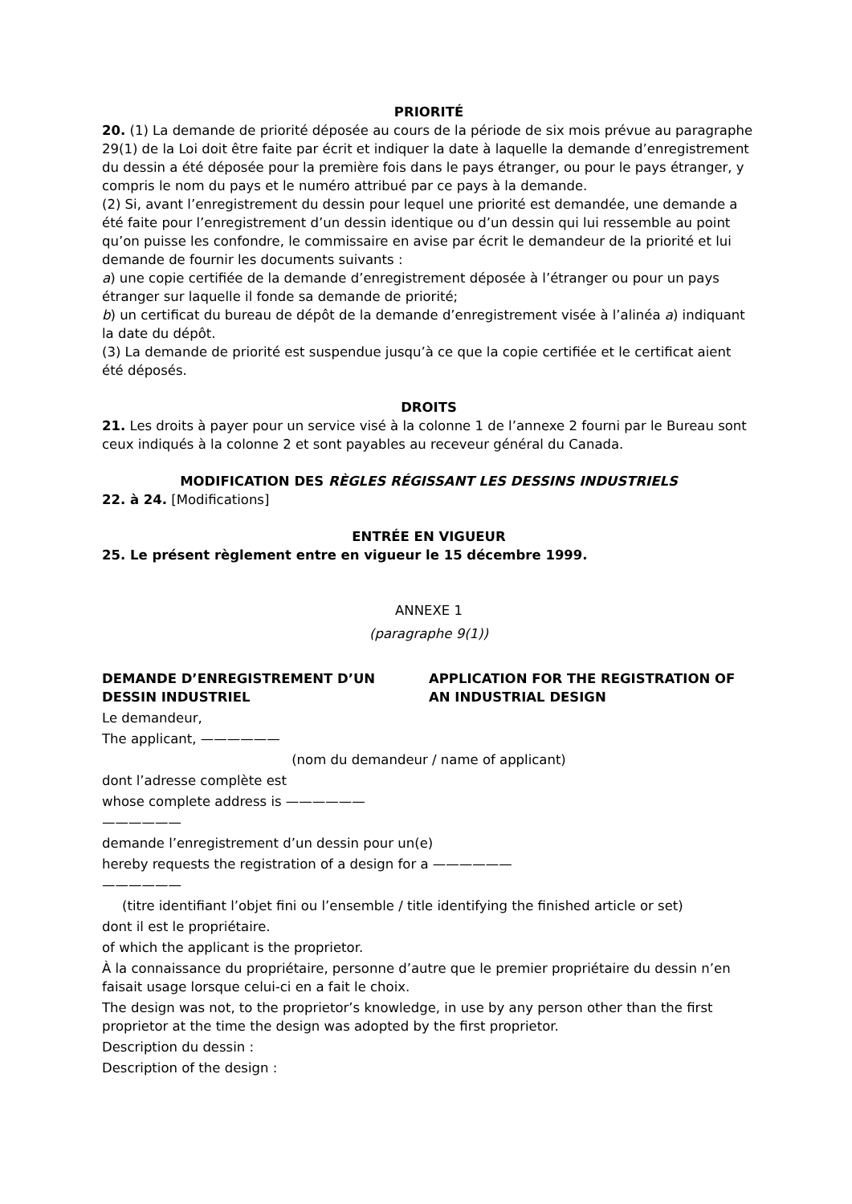PRIORITÉ
20. (1) La demande de priorité déposée au cours de la période de six mois prévue au paragraphe 29(1) de la Loi doit être faite par écrit et indiquer la date à laquelle la demande d’enregistrement du dessin a été déposée pour la première fois dans le pays étranger, ou pour le pays étranger, y compris le nom du pays et le numéro attribué par ce pays à la demande.
(2) Si, avant l’enregistrement du dessin pour lequel une priorité est demandée, une demande a été faite pour l’enregistrement d’un dessin identique ou d’un dessin qui lui ressemble au point qu’on puisse les confondre, le commissaire en avise par écrit le demandeur de la priorité et lui demande de fournir les documents suivants :
a) une copie certifiée de la demande d’enregistrement déposée à l’étranger ou pour un pays étranger sur laquelle il fonde sa demande de priorité;
b) un certificat du bureau de dépôt de la demande d’enregistrement visée à l’alinéa a) indiquant la date du dépôt.
(3) La demande de priorité est suspendue jusqu’à ce que la copie certifiée et le certificat aient été déposés.
DROITS
21. Les droits à payer pour un service visé à la colonne 1 de l’annexe 2 fourni par le Bureau sont ceux indiqués à la colonne 2 et sont payables au receveur général du Canada.
MODIFICATION DES RÈGLES RÉGISSANT LES DESSINS INDUSTRIELS
22. à 24. [Modifications]
ENTRÉE EN VIGUEUR
25. Le présent règlement entre en vigueur le 15 décembre 1999.
ANNEXE 1
(paragraphe 9(1))
DEMANDE D’ENREGISTREMENT D’UN DESSIN INDUSTRIEL
APPLICATION FOR THE REGISTRATION OF AN INDUSTRIAL DESIGN
Le demandeur,
The applicant, ——————
(nom du demandeur / name of applicant)
dont l’adresse complète est
whose complete address is ——————
——————
demande l’enregistrement d’un dessin pour un(e)
hereby requests the registration of a design for a ——————
——————
(titre identifiant l’objet fini ou l’ensemble / title identifying the finished article or set)
dont il est le propriétaire.
of which the applicant is the proprietor.
À la connaissance du propriétaire, personne d’autre que le premier propriétaire du dessin n’en faisait usage lorsque celui-ci en a fait le choix.
The design was not, to the proprietor’s knowledge, in use by any person other than the first proprietor at the time the design was adopted by the first proprietor.
Description du dessin :
Description of the design :